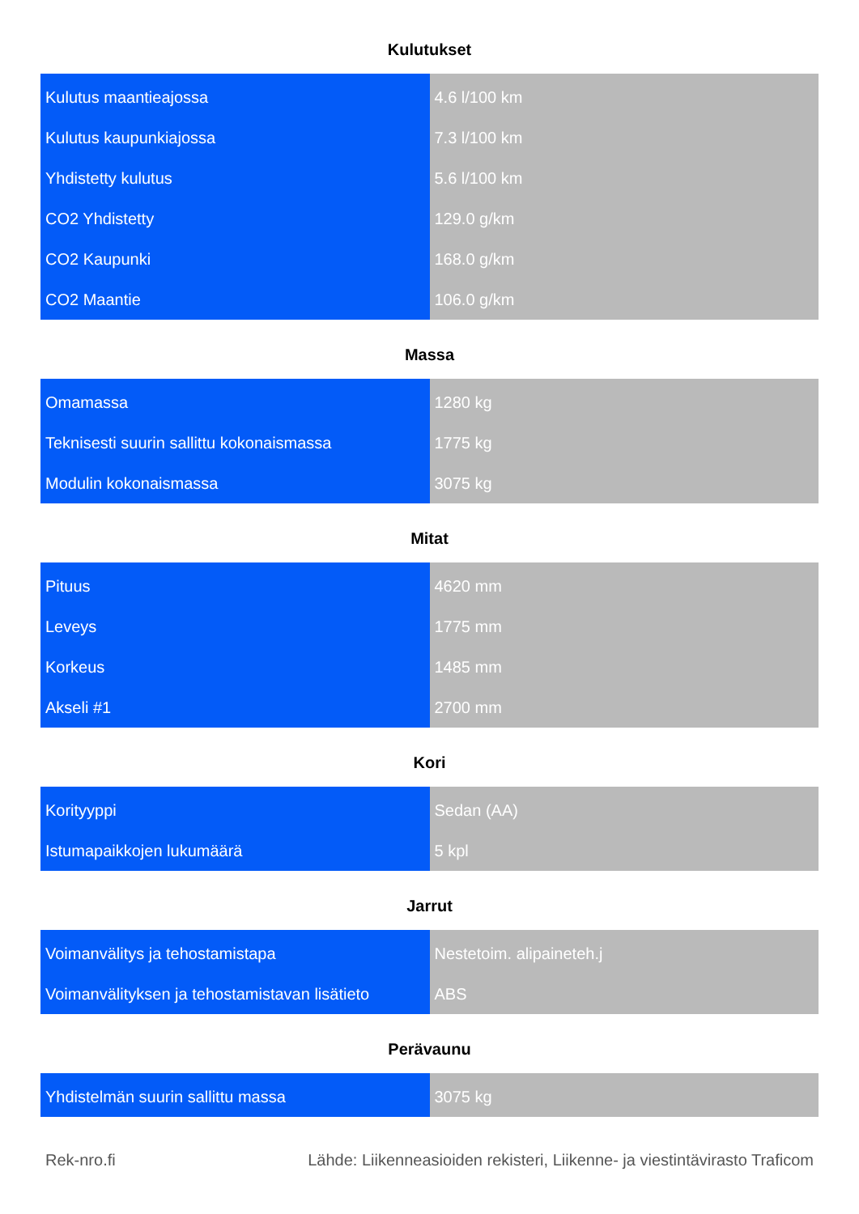Kulutukset
| Kulutus maantieajossa | 4.6 l/100 km |
| Kulutus kaupunkiajossa | 7.3 l/100 km |
| Yhdistetty kulutus | 5.6 l/100 km |
| CO2 Yhdistetty | 129.0 g/km |
| CO2 Kaupunki | 168.0 g/km |
| CO2 Maantie | 106.0 g/km |
Massa
| Omamassa | 1280 kg |
| Teknisesti suurin sallittu kokonaismassa | 1775 kg |
| Modulin kokonaismassa | 3075 kg |
Mitat
| Pituus | 4620 mm |
| Leveys | 1775 mm |
| Korkeus | 1485 mm |
| Akseli #1 | 2700 mm |
Kori
| Korityyppi | Sedan (AA) |
| Istumapaikkojen lukumäärä | 5 kpl |
Jarrut
| Voimanvälitys ja tehostamistapa | Nestetoim. alipaineteh.j |
| Voimanvälityksen ja tehostamistavan lisätieto | ABS |
Perävaunu
| Yhdistelmän suurin sallittu massa | 3075 kg |
Rek-nro.fi Lähde: Liikenneasioiden rekisteri, Liikenne- ja viestintävirasto Traficom